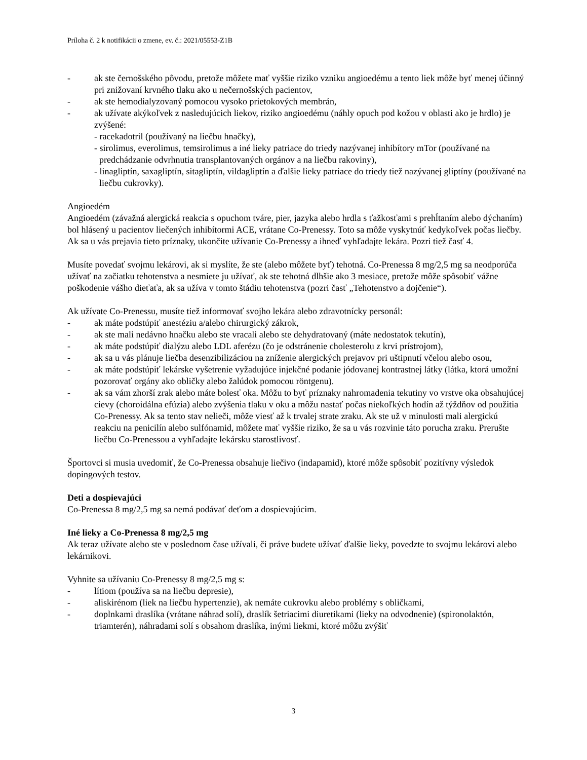Príloha č. 2 k notifikácii o zmene, ev. č.: 2021/05553-Z1B
- ak ste černošského pôvodu, pretože môžete mať vyššie riziko vzniku angioedému a tento liek môže byť menej účinný pri znižovaní krvného tlaku ako u nečernošských pacientov,
- ak ste hemodialyzovaný pomocou vysoko prietokových membrán,
- ak užívate akýkoľvek z nasledujúcich liekov, riziko angioedému (náhly opuch pod kožou v oblasti ako je hrdlo) je zvýšené:
- racekadotril (používaný na liečbu hnačky),
- sirolimus, everolimus, temsirolimus a iné lieky patriace do triedy nazývanej inhibítory mTor (používané na predchádzanie odvrhnutia transplantovaných orgánov a na liečbu rakoviny),
- linagliptín, saxagliptín, sitagliptín, vildagliptín a ďalšie lieky patriace do triedy tiež nazývanej gliptíny (používané na liečbu cukrovky).
Angioedém
Angioedém (závažná alergická reakcia s opuchom tváre, pier, jazyka alebo hrdla s ťažkosťami s prehĺtaním alebo dýchaním) bol hlásený u pacientov liečených inhibítormi ACE, vrátane Co-Prenessy. Toto sa môže vyskytnúť kedykoľvek počas liečby. Ak sa u vás prejavia tieto príznaky, ukončite užívanie Co-Prenessy a ihneď vyhľadajte lekára. Pozri tiež časť 4.
Musíte povedať svojmu lekárovi, ak si myslíte, že ste (alebo môžete byť) tehotná. Co-Prenessa 8 mg/2,5 mg sa neodporúča užívať na začiatku tehotenstva a nesmiete ju užívať, ak ste tehotná dlhšie ako 3 mesiace, pretože môže spôsobiť vážne poškodenie vášho dieťaťa, ak sa užíva v tomto štádiu tehotenstva (pozri časť „Tehotenstvo a dojčenie“).
Ak užívate Co-Prenessu, musíte tiež informovať svojho lekára alebo zdravotnícky personál:
- ak máte podstúpiť anestéziu a/alebo chirurgický zákrok,
- ak ste mali nedávno hnačku alebo ste vracali alebo ste dehydratovaný (máte nedostatok tekutín),
- ak máte podstúpiť dialýzu alebo LDL aferézu (čo je odstránenie cholesterolu z krvi prístrojom),
- ak sa u vás plánuje liečba desenzibilizáciou na zníženie alergických prejavov pri uštipnutí včelou alebo osou,
- ak máte podstúpiť lekárske vyšetrenie vyžadujúce injekčné podanie jódovanej kontrastnej látky (látka, ktorá umožní pozorovať orgány ako obličky alebo žalúdok pomocou röntgenu).
- ak sa vám zhorší zrak alebo máte bolesť oka. Môžu to byť príznaky nahromadenia tekutiny vo vrstve oka obsahujúcej cievy (choroidálna efúzia) alebo zvýšenia tlaku v oku a môžu nastať počas niekoľkých hodín až týždňov od použitia Co-Prenessy. Ak sa tento stav nelieči, môže viesť až k trvalej strate zraku. Ak ste už v minulosti mali alergickú reakciu na penicilín alebo sulfónamid, môžete mať vyššie riziko, že sa u vás rozvinie táto porucha zraku. Prerušte liečbu Co-Prenessou a vyhľadajte lekársku starostlivosť.
Športovci si musia uvedomiť, že Co-Prenessa obsahuje liečivo (indapamid), ktoré môže spôsobiť pozitívny výsledok dopingových testov.
Deti a dospievajúci
Co-Prenessa 8 mg/2,5 mg sa nemá podávať deťom a dospievajúcim.
Iné lieky a Co-Prenessa 8 mg/2,5 mg
Ak teraz užívate alebo ste v poslednom čase užívali, či práve budete užívať ďalšie lieky, povedzte to svojmu lekárovi alebo lekárnikovi.
Vyhnite sa užívaniu Co-Prenessy 8 mg/2,5 mg s:
- lítiom (používa sa na liečbu depresie),
- aliskirénom (liek na liečbu hypertenzie), ak nemáte cukrovku alebo problémy s obličkami,
- doplnkami draslíka (vrátane náhrad solí), draslík šetriacimi diuretikami (lieky na odvodnenie) (spironolaktón, triamterén), náhradami solí s obsahom draslíka, inými liekmi, ktoré môžu zvýšiť
3